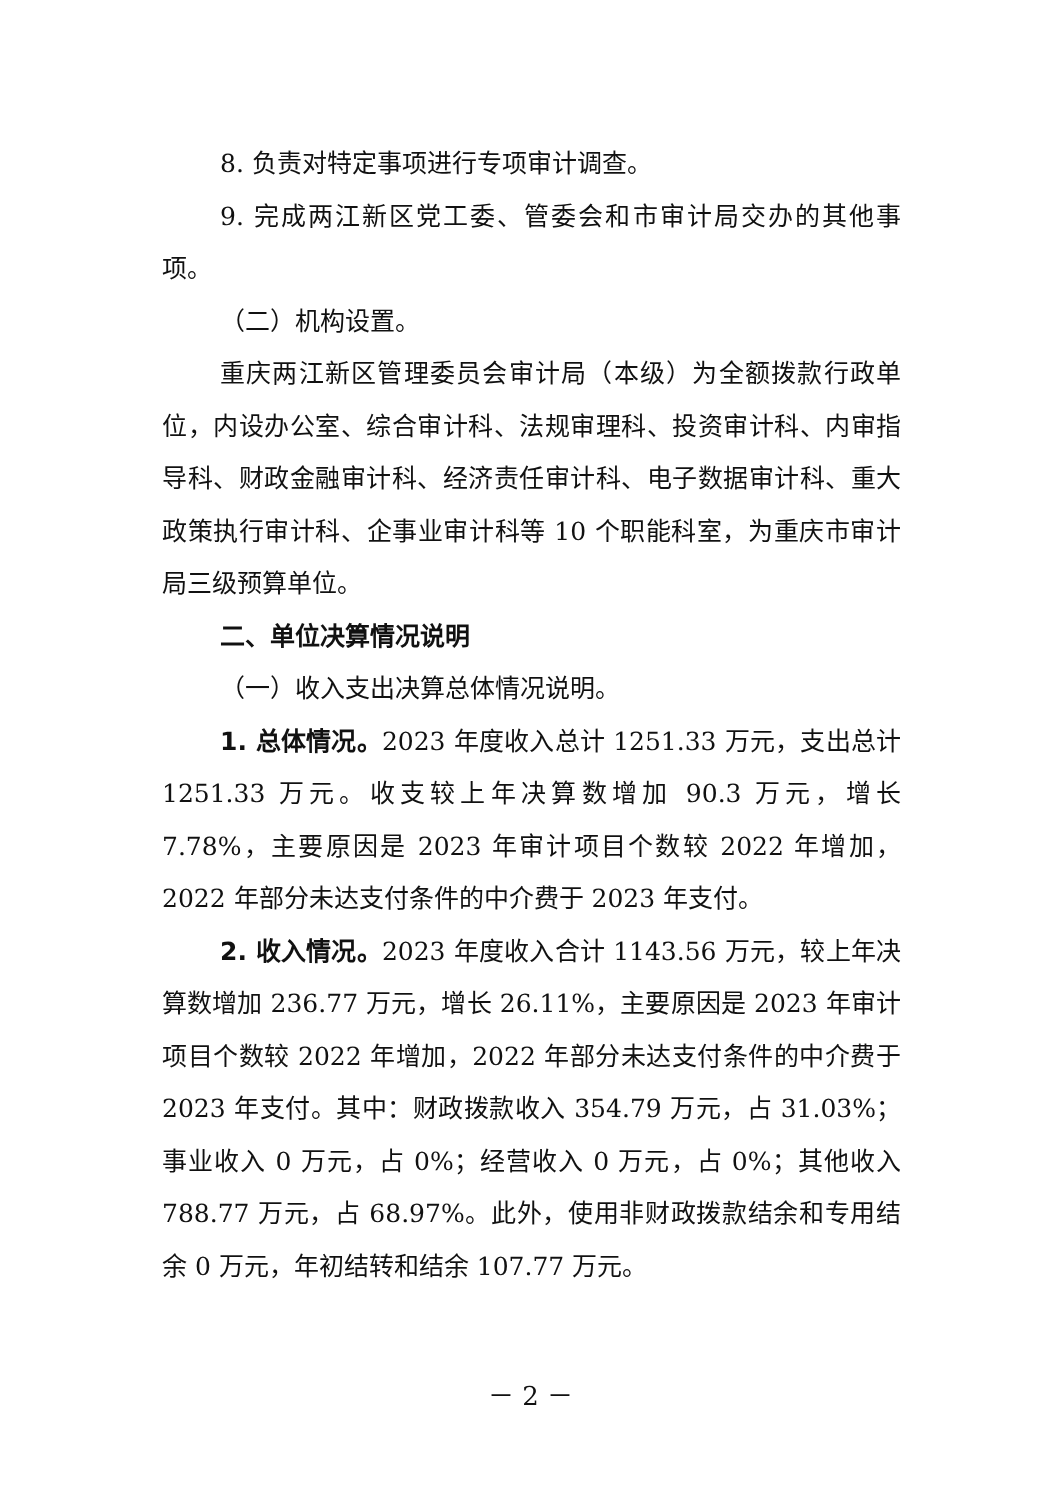8. 负责对特定事项进行专项审计调查。
9. 完成两江新区党工委、管委会和市审计局交办的其他事项。
（二）机构设置。
重庆两江新区管理委员会审计局（本级）为全额拨款行政单位，内设办公室、综合审计科、法规审理科、投资审计科、内审指导科、财政金融审计科、经济责任审计科、电子数据审计科、重大政策执行审计科、企事业审计科等 10 个职能科室，为重庆市审计局三级预算单位。
二、单位决算情况说明
（一）收入支出决算总体情况说明。
1. 总体情况。2023 年度收入总计 1251.33 万元，支出总计 1251.33 万元。收支较上年决算数增加 90.3 万元，增长 7.78%，主要原因是 2023 年审计项目个数较 2022 年增加，2022 年部分未达支付条件的中介费于 2023 年支付。
2. 收入情况。2023 年度收入合计 1143.56 万元，较上年决算数增加 236.77 万元，增长 26.11%，主要原因是 2023 年审计项目个数较 2022 年增加，2022 年部分未达支付条件的中介费于 2023 年支付。其中：财政拨款收入 354.79 万元，占 31.03%；事业收入 0 万元，占 0%；经营收入 0 万元，占 0%；其他收入 788.77 万元，占 68.97%。此外，使用非财政拨款结余和专用结余 0 万元，年初结转和结余 107.77 万元。
－ 2 －